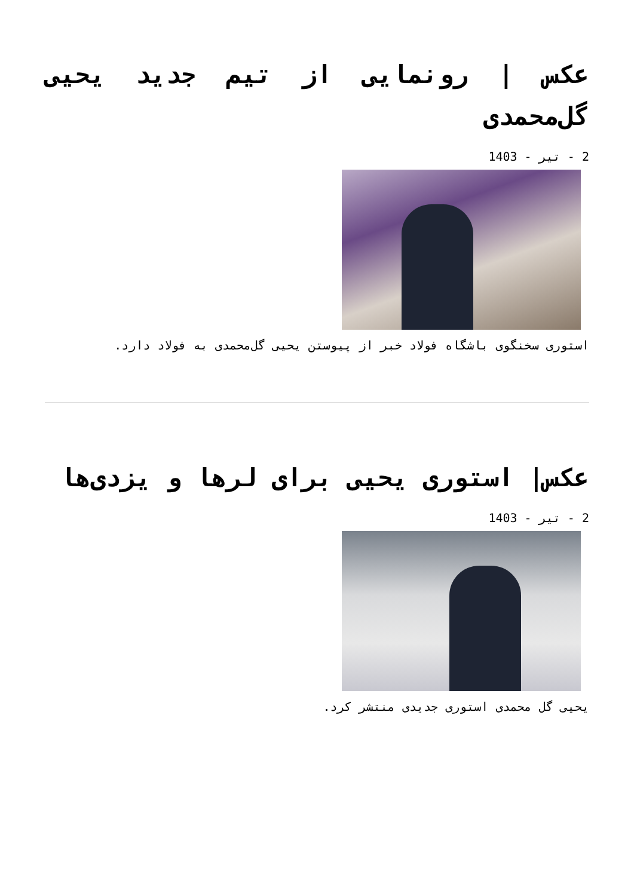عکس | رونمایی از تیم جدید یحیی گل‌محمدی
2 - تیر - 1403
استوری سخنگوی باشگاه فولاد خبر از پیوستن یحیی گل‌محمدی به فولاد دارد.
عکس| استوری یحیی برای لرها و یزدی‌ها
2 - تیر - 1403
یحیی گل محمدی استوری جدیدی منتشر کرد.